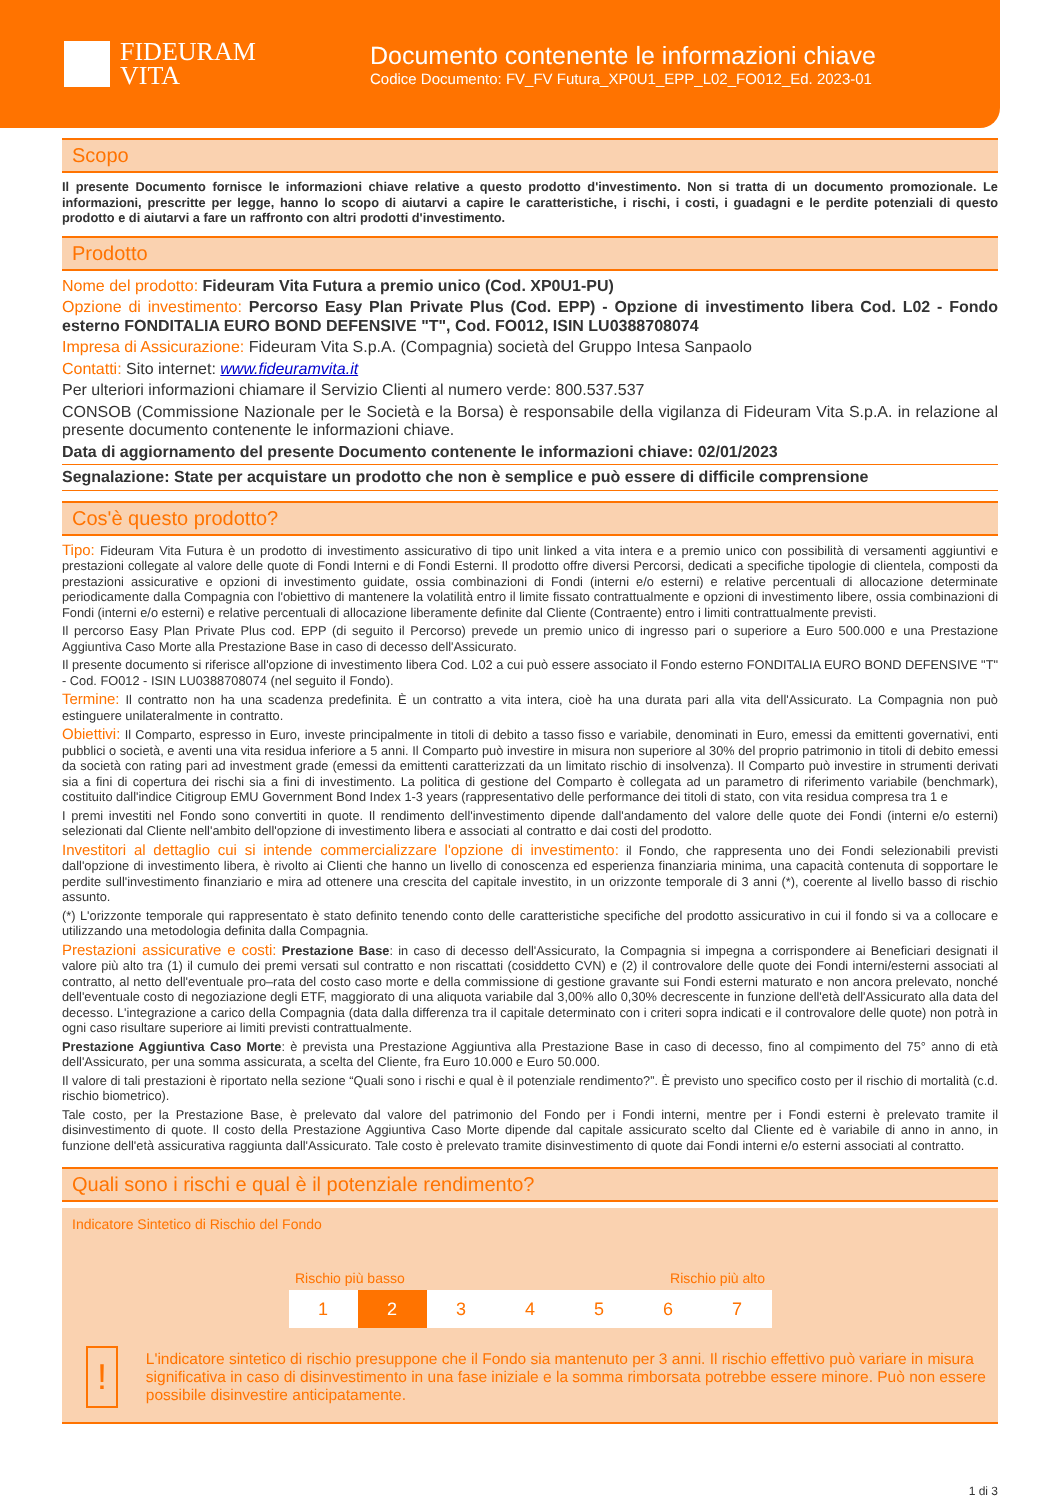FIDEURAM
VITA
Documento contenente le informazioni chiave
Codice Documento: FV_FV Futura_XP0U1_EPP_L02_FO012_Ed. 2023-01
Scopo
Il presente Documento fornisce le informazioni chiave relative a questo prodotto d'investimento. Non si tratta di un documento promozionale. Le informazioni, prescritte per legge, hanno lo scopo di aiutarvi a capire le caratteristiche, i rischi, i costi, i guadagni e le perdite potenziali di questo prodotto e di aiutarvi a fare un raffronto con altri prodotti d'investimento.
Prodotto
Nome del prodotto: Fideuram Vita Futura a premio unico (Cod. XP0U1-PU)
Opzione di investimento: Percorso Easy Plan Private Plus (Cod. EPP) - Opzione di investimento libera Cod. L02 - Fondo esterno FONDITALIA EURO BOND DEFENSIVE "T", Cod. FO012, ISIN LU0388708074
Impresa di Assicurazione: Fideuram Vita S.p.A. (Compagnia) società del Gruppo Intesa Sanpaolo
Contatti: Sito internet: www.fideuramvita.it
Per ulteriori informazioni chiamare il Servizio Clienti al numero verde: 800.537.537
CONSOB (Commissione Nazionale per le Società e la Borsa) è responsabile della vigilanza di Fideuram Vita S.p.A. in relazione al presente documento contenente le informazioni chiave.
Data di aggiornamento del presente Documento contenente le informazioni chiave: 02/01/2023
Segnalazione: State per acquistare un prodotto che non è semplice e può essere di difficile comprensione
Cos'è questo prodotto?
Tipo: Fideuram Vita Futura è un prodotto di investimento assicurativo di tipo unit linked a vita intera e a premio unico con possibilità di versamenti aggiuntivi e prestazioni collegate al valore delle quote di Fondi Interni e di Fondi Esterni. Il prodotto offre diversi Percorsi, dedicati a specifiche tipologie di clientela, composti da prestazioni assicurative e opzioni di investimento guidate, ossia combinazioni di Fondi (interni e/o esterni) e relative percentuali di allocazione determinate periodicamente dalla Compagnia con l'obiettivo di mantenere la volatilità entro il limite fissato contrattualmente e opzioni di investimento libere, ossia combinazioni di Fondi (interni e/o esterni) e relative percentuali di allocazione liberamente definite dal Cliente (Contraente) entro i limiti contrattualmente previsti.
Il percorso Easy Plan Private Plus cod. EPP (di seguito il Percorso) prevede un premio unico di ingresso pari o superiore a Euro 500.000 e una Prestazione Aggiuntiva Caso Morte alla Prestazione Base in caso di decesso dell'Assicurato.
Il presente documento si riferisce all'opzione di investimento libera Cod. L02 a cui può essere associato il Fondo esterno FONDITALIA EURO BOND DEFENSIVE "T" - Cod. FO012 - ISIN LU0388708074 (nel seguito il Fondo).
Termine: Il contratto non ha una scadenza predefinita. È un contratto a vita intera, cioè ha una durata pari alla vita dell'Assicurato. La Compagnia non può estinguere unilateralmente in contratto.
Obiettivi: Il Comparto, espresso in Euro, investe principalmente in titoli di debito a tasso fisso e variabile, denominati in Euro, emessi da emittenti governativi, enti pubblici o società, e aventi una vita residua inferiore a 5 anni. Il Comparto può investire in misura non superiore al 30% del proprio patrimonio in titoli di debito emessi da società con rating pari ad investment grade (emessi da emittenti caratterizzati da un limitato rischio di insolvenza). Il Comparto può investire in strumenti derivati sia a fini di copertura dei rischi sia a fini di investimento. La politica di gestione del Comparto è collegata ad un parametro di riferimento variabile (benchmark), costituito dall'indice Citigroup EMU Government Bond Index 1-3 years (rappresentativo delle performance dei titoli di stato, con vita residua compresa tra 1 e
I premi investiti nel Fondo sono convertiti in quote. Il rendimento dell'investimento dipende dall'andamento del valore delle quote dei Fondi (interni e/o esterni) selezionati dal Cliente nell'ambito dell'opzione di investimento libera e associati al contratto e dai costi del prodotto.
Investitori al dettaglio cui si intende commercializzare l'opzione di investimento: il Fondo, che rappresenta uno dei Fondi selezionabili previsti dall'opzione di investimento libera, è rivolto ai Clienti che hanno un livello di conoscenza ed esperienza finanziaria minima, una capacità contenuta di sopportare le perdite sull'investimento finanziario e mira ad ottenere una crescita del capitale investito, in un orizzonte temporale di 3 anni (*), coerente al livello basso di rischio assunto.
(*) L'orizzonte temporale qui rappresentato è stato definito tenendo conto delle caratteristiche specifiche del prodotto assicurativo in cui il fondo si va a collocare e utilizzando una metodologia definita dalla Compagnia.
Prestazioni assicurative e costi: Prestazione Base: in caso di decesso dell'Assicurato, la Compagnia si impegna a corrispondere ai Beneficiari designati il valore più alto tra (1) il cumulo dei premi versati sul contratto e non riscattati (cosiddetto CVN) e (2) il controvalore delle quote dei Fondi interni/esterni associati al contratto, al netto dell'eventuale pro–rata del costo caso morte e della commissione di gestione gravante sui Fondi esterni maturato e non ancora prelevato, nonché dell'eventuale costo di negoziazione degli ETF, maggiorato di una aliquota variabile dal 3,00% allo 0,30% decrescente in funzione dell'età dell'Assicurato alla data del decesso. L'integrazione a carico della Compagnia (data dalla differenza tra il capitale determinato con i criteri sopra indicati e il controvalore delle quote) non potrà in ogni caso risultare superiore ai limiti previsti contrattualmente.
Prestazione Aggiuntiva Caso Morte: è prevista una Prestazione Aggiuntiva alla Prestazione Base in caso di decesso, fino al compimento del 75° anno di età dell'Assicurato, per una somma assicurata, a scelta del Cliente, fra Euro 10.000 e Euro 50.000.
Il valore di tali prestazioni è riportato nella sezione “Quali sono i rischi e qual è il potenziale rendimento?”. È previsto uno specifico costo per il rischio di mortalità (c.d. rischio biometrico).
Tale costo, per la Prestazione Base, è prelevato dal valore del patrimonio del Fondo per i Fondi interni, mentre per i Fondi esterni è prelevato tramite il disinvestimento di quote. Il costo della Prestazione Aggiuntiva Caso Morte dipende dal capitale assicurato scelto dal Cliente ed è variabile di anno in anno, in funzione dell'età assicurativa raggiunta dall'Assicurato. Tale costo è prelevato tramite disinvestimento di quote dai Fondi interni e/o esterni associati al contratto.
Quali sono i rischi e qual è il potenziale rendimento?
Indicatore Sintetico di Rischio del Fondo
Rischio più basso Rischio più alto
| 1 | 2 | 3 | 4 | 5 | 6 | 7 |
!
L'indicatore sintetico di rischio presuppone che il Fondo sia mantenuto per 3 anni. Il rischio effettivo può variare in misura significativa in caso di disinvestimento in una fase iniziale e la somma rimborsata potrebbe essere minore. Può non essere possibile disinvestire anticipatamente.
1 di 3